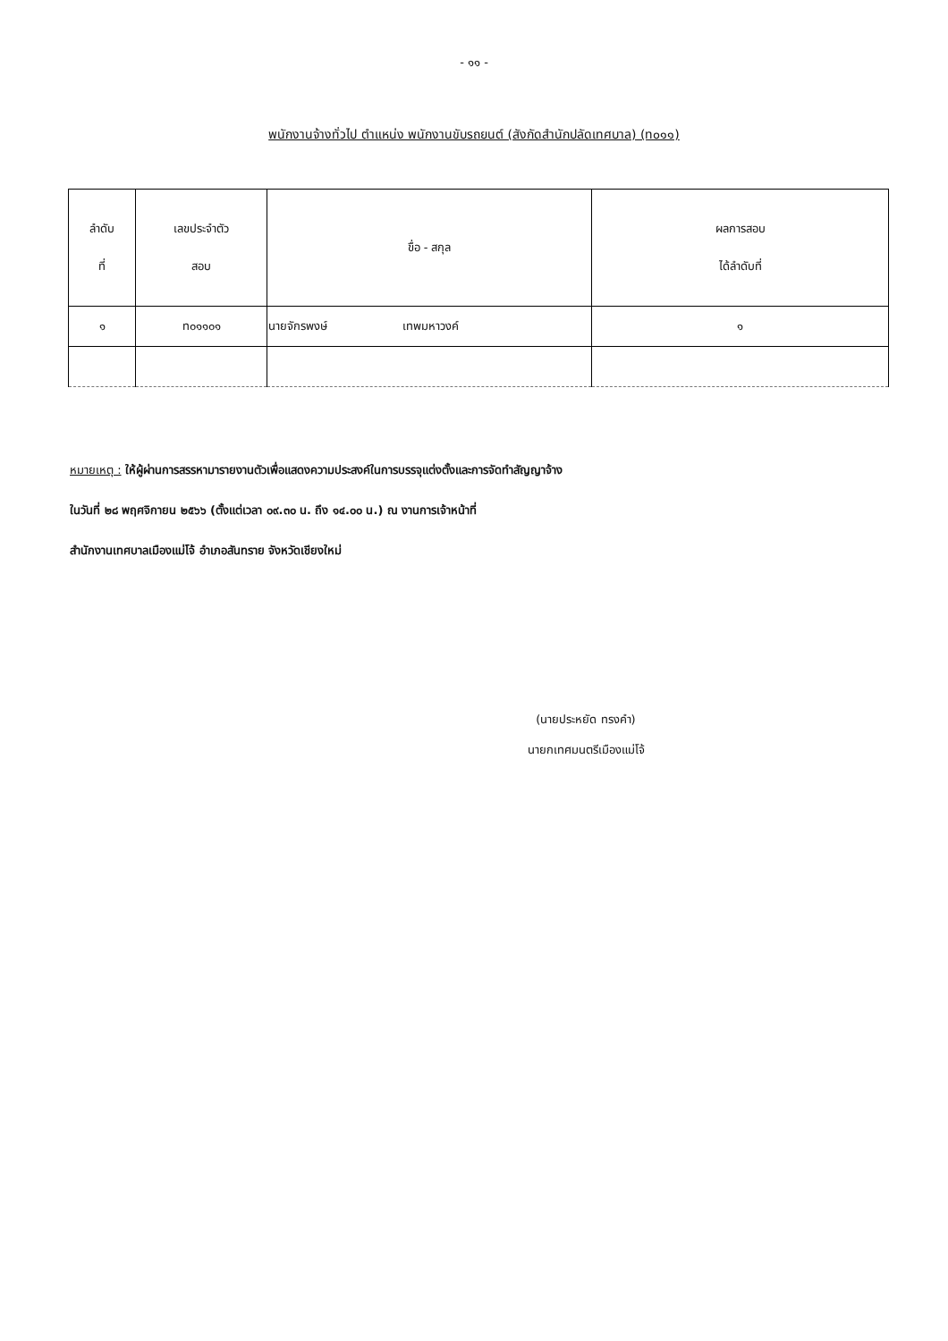- ๑๑ -
พนักงานจ้างทั่วไป ตำแหน่ง พนักงานขับรถยนต์ (สังกัดสำนักปลัดเทศบาล) (ท๐๑๑)
| ลำดับ ที่ | เลขประจำตัว สอบ | ขื่อ - สกุล | ผลการสอบ ได้ลำดับที่ |
| --- | --- | --- | --- |
| ๑ | ท๐๑๑๐๑ | นายจักรพงษ์ เทพมหาวงค์ | ๑ |
หมายเหตุ : ให้ผู้ผ่านการสรรหามารายงานตัวเพื่อแสดงความประสงค์ในการบรรจุแต่งตั้งและการจัดทำสัญญาจ้าง
ในวันที่ ๒๘ พฤศจิกายน ๒๕๖๖ (ตั้งแต่เวลา ๐๙.๓๐ น. ถึง ๑๔.๐๐ น.) ณ งานการเจ้าหน้าที่
สำนักงานเทศบาลเมืองแม่โจ้ อำเภอสันทราย จังหวัดเชียงใหม่
(นายประหยัด ทรงคำ)
นายกเทศมนตรีเมืองแม่โจ้